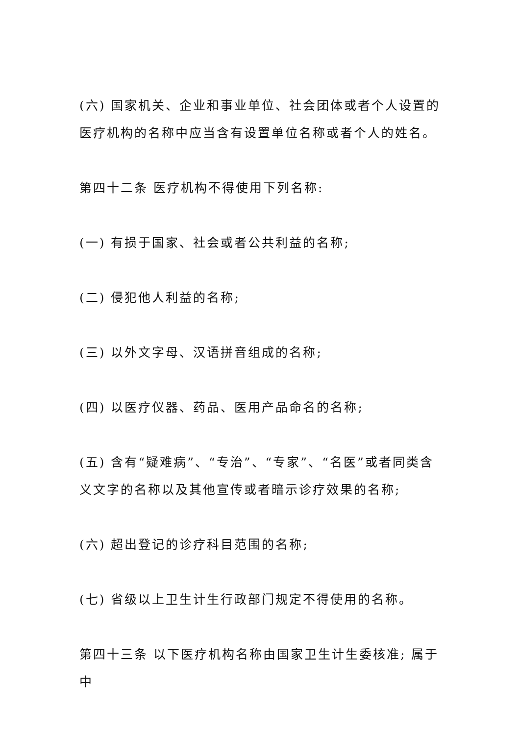(六) 国家机关、企业和事业单位、社会团体或者个人设置的医疗机构的名称中应当含有设置单位名称或者个人的姓名。
第四十二条 医疗机构不得使用下列名称:
(一) 有损于国家、社会或者公共利益的名称;
(二) 侵犯他人利益的名称;
(三) 以外文字母、汉语拼音组成的名称;
(四) 以医疗仪器、药品、医用产品命名的名称;
(五) 含有“疑难病”、“专治”、“专家”、“名医”或者同类含义文字的名称以及其他宣传或者暗示诊疗效果的名称;
(六) 超出登记的诊疗科目范围的名称;
(七) 省级以上卫生计生行政部门规定不得使用的名称。
第四十三条 以下医疗机构名称由国家卫生计生委核准; 属于中